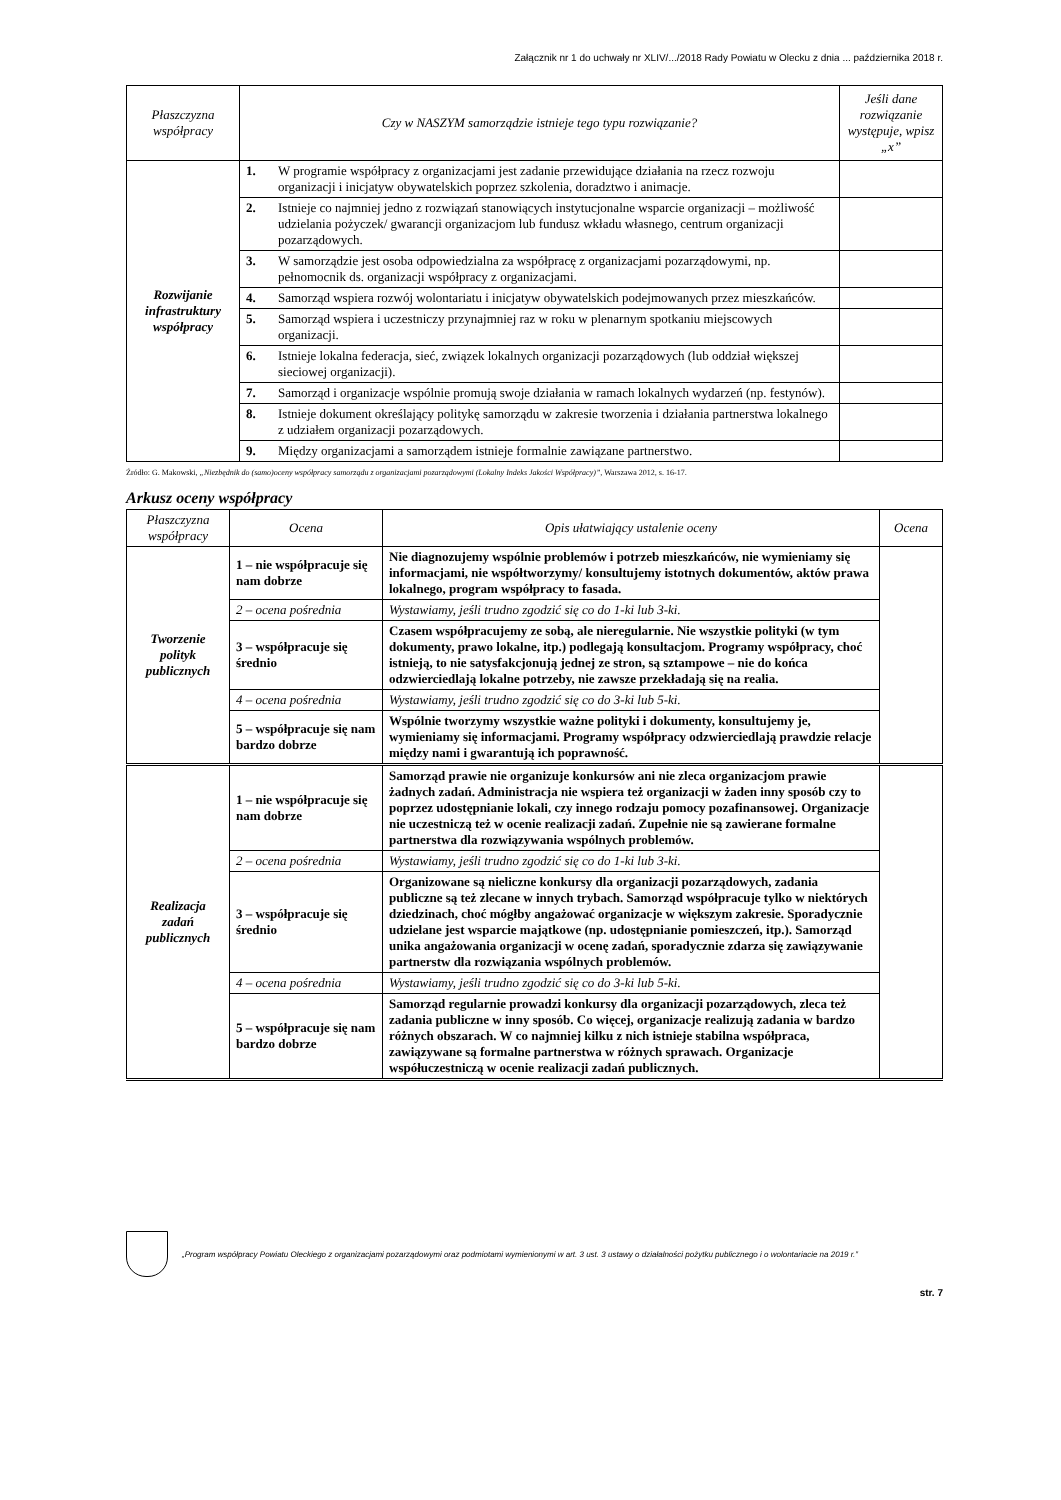Załącznik nr 1 do uchwały nr XLIV/.../2018 Rady Powiatu w Olecku z dnia ... października 2018 r.
| Płaszczyzna współpracy | Czy w NASZYM samorządzie istnieje tego typu rozwiązanie? | | Jeśli dane rozwiązanie występuje, wpisz „x” |
| --- | --- | --- | --- |
| Rozwijanie infrastruktury współpracy | 1. | W programie współpracy z organizacjami jest zadanie przewidujące działania na rzecz rozwoju organizacji i inicjatyw obywatelskich poprzez szkolenia, doradztwo i animacje. | |
| | 2. | Istnieje co najmniej jedno z rozwiązań stanowiących instytucjonalne wsparcie organizacji – możliwość udzielania pożyczek/ gwarancji organizacjom lub fundusz wkładu własnego, centrum organizacji pozarządowych. | |
| | 3. | W samorządzie jest osoba odpowiedzialna za współpracę z organizacjami pozarządowymi, np. pełnomocnik ds. organizacji współpracy z organizacjami. | |
| | 4. | Samorząd wspiera rozwój wolontariatu i inicjatyw obywatelskich podejmowanych przez mieszkańców. | |
| | 5. | Samorząd wspiera i uczestniczy przynajmniej raz w roku w plenarnym spotkaniu miejscowych organizacji. | |
| | 6. | Istnieje lokalna federacja, sieć, związek lokalnych organizacji pozarządowych (lub oddział większej sieciowej organizacji). | |
| | 7. | Samorząd i organizacje wspólnie promują swoje działania w ramach lokalnych wydarzeń (np. festynów). | |
| | 8. | Istnieje dokument określający politykę samorządu w zakresie tworzenia i działania partnerstwa lokalnego z udziałem organizacji pozarządowych. | |
| | 9. | Między organizacjami a samorządem istnieje formalnie zawiązane partnerstwo. | |
Źródło: G. Makowski, „Niezbędnik do (samo)oceny współpracy samorządu z organizacjami pozarządowymi (Lokalny Indeks Jakości Współpracy)”, Warszawa 2012, s. 16-17.
Arkusz oceny współpracy
| Płaszczyzna współpracy | Ocena | Opis ułatwiający ustalenie oceny | Ocena |
| --- | --- | --- | --- |
| Tworzenie polityk publicznych | 1 – nie współpracuje się nam dobrze | Nie diagnozujemy wspólnie problemów i potrzeb mieszkańców, nie wymieniamy się informacjami, nie współtworzymy/ konsultujemy istotnych dokumentów, aktów prawa lokalnego, program współpracy to fasada. | |
| | 2 – ocena pośrednia | Wystawiamy, jeśli trudno zgodzić się co do 1-ki lub 3-ki. | |
| | 3 – współpracuje się średnio | Czasem współpracujemy ze sobą, ale nieregularnie. Nie wszystkie polityki (w tym dokumenty, prawo lokalne, itp.) podlegają konsultacjom. Programy współpracy, choć istnieją, to nie satysfakcjonują jednej ze stron, są sztampowe – nie do końca odzwierciedlają lokalne potrzeby, nie zawsze przekładają się na realia. | |
| | 4 – ocena pośrednia | Wystawiamy, jeśli trudno zgodzić się co do 3-ki lub 5-ki. | |
| | 5 – współpracuje się nam bardzo dobrze | Wspólnie tworzymy wszystkie ważne polityki i dokumenty, konsultujemy je, wymieniamy się informacjami. Programy współpracy odzwierciedlają prawdzie relacje między nami i gwarantują ich poprawność. | |
| Realizacja zadań publicznych | 1 – nie współpracuje się nam dobrze | Samorząd prawie nie organizuje konkursów ani nie zleca organizacjom prawie żadnych zadań. Administracja nie wspiera też organizacji w żaden inny sposób czy to poprzez udostępnianie lokali, czy innego rodzaju pomocy pozafinansowej. Organizacje nie uczestniczą też w ocenie realizacji zadań. Zupełnie nie są zawierane formalne partnerstwa dla rozwiązywania wspólnych problemów. | |
| | 2 – ocena pośrednia | Wystawiamy, jeśli trudno zgodzić się co do 1-ki lub 3-ki. | |
| | 3 – współpracuje się średnio | Organizowane są nieliczne konkursy dla organizacji pozarządowych, zadania publiczne są też zlecane w innych trybach. Samorząd współpracuje tylko w niektórych dziedzinach, choć mógłby angażować organizacje w większym zakresie. Sporadycznie udzielane jest wsparcie majątkowe (np. udostępnianie pomieszczeń, itp.). Samorząd unika angażowania organizacji w ocenę zadań, sporadycznie zdarza się zawiązywanie partnerstw dla rozwiązania wspólnych problemów. | |
| | 4 – ocena pośrednia | Wystawiamy, jeśli trudno zgodzić się co do 3-ki lub 5-ki. | |
| | 5 – współpracuje się nam bardzo dobrze | Samorząd regularnie prowadzi konkursy dla organizacji pozarządowych, zleca też zadania publiczne w inny sposób. Co więcej, organizacje realizują zadania w bardzo różnych obszarach. W co najmniej kilku z nich istnieje stabilna współpraca, zawiązywane są formalne partnerstwa w różnych sprawach. Organizacje współuczestniczą w ocenie realizacji zadań publicznych. | |
„Program współpracy Powiatu Oleckiego z organizacjami pozarządowymi oraz podmiotami wymienionymi w art. 3 ust. 3 ustawy o działalności pożytku publicznego i o wolontariacie na 2019 r.”
str. 7